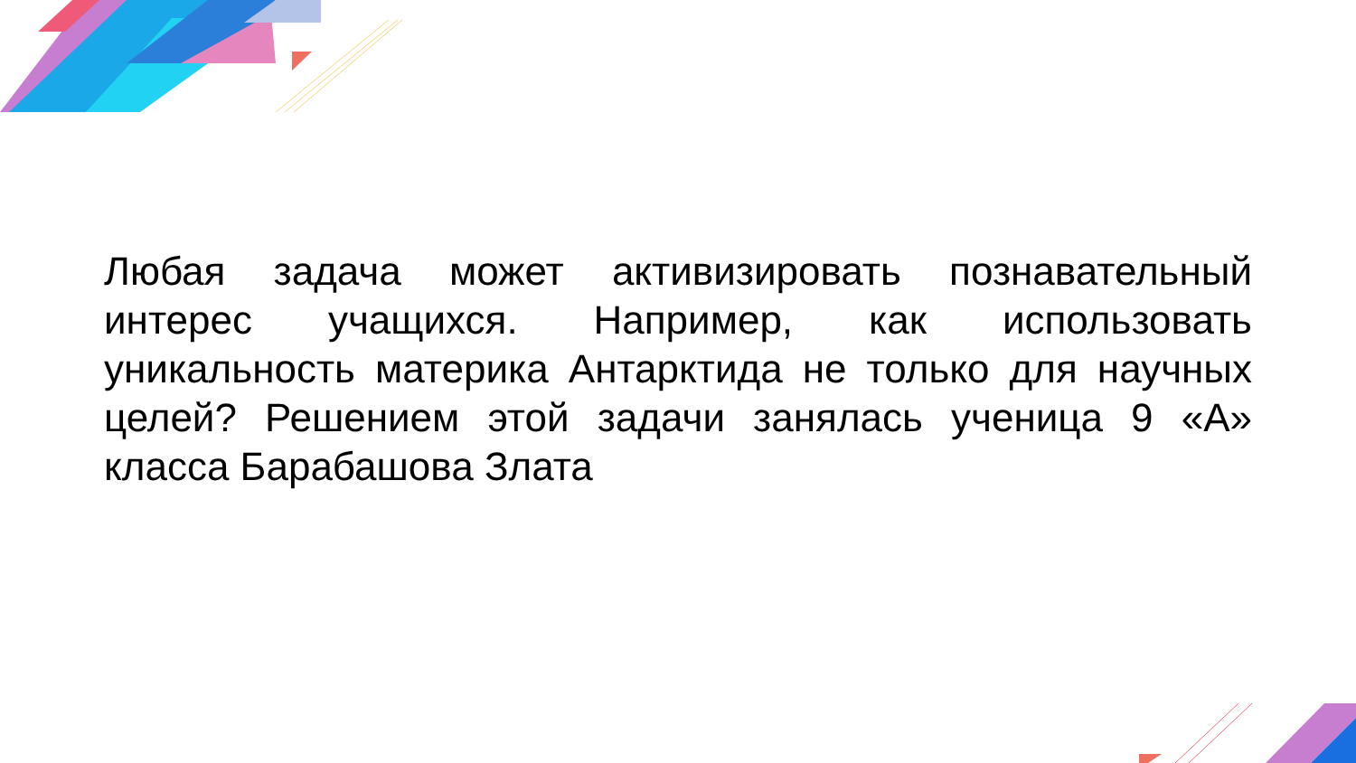Любая задача может активизировать познавательный интерес учащихся. Например, как использовать уникальность материка Антарктида не только для научных целей? Решением этой задачи занялась ученица 9 «А» класса Барабашова Злата